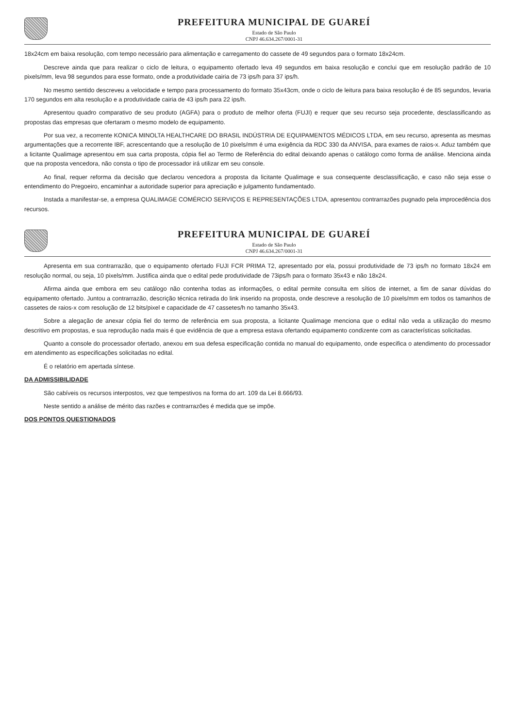PREFEITURA MUNICIPAL DE GUAREÍ
Estado de São Paulo
CNPJ 46.634.267/0001-31
18x24cm em baixa resolução, com tempo necessário para alimentação e carregamento do cassete de 49 segundos para o formato 18x24cm.
Descreve ainda que para realizar o ciclo de leitura, o equipamento ofertado leva 49 segundos em baixa resolução e conclui que em resolução padrão de 10 pixels/mm, leva 98 segundos para esse formato, onde a produtividade cairia de 73 ips/h para 37 ips/h.
No mesmo sentido descreveu a velocidade e tempo para processamento do formato 35x43cm, onde o ciclo de leitura para baixa resolução é de 85 segundos, levaria 170 segundos em alta resolução e a produtividade cairia de 43 ips/h para 22 ips/h.
Apresentou quadro comparativo de seu produto (AGFA) para o produto de melhor oferta (FUJI) e requer que seu recurso seja procedente, desclassificando as propostas das empresas que ofertaram o mesmo modelo de equipamento.
Por sua vez, a recorrente KONICA MINOLTA HEALTHCARE DO BRASIL INDÚSTRIA DE EQUIPAMENTOS MÉDICOS LTDA, em seu recurso, apresenta as mesmas argumentações que a recorrente IBF, acrescentando que a resolução de 10 pixels/mm é uma exigência da RDC 330 da ANVISA, para exames de raios-x. Aduz também que a licitante Qualimage apresentou em sua carta proposta, cópia fiel ao Termo de Referência do edital deixando apenas o catálogo como forma de análise. Menciona ainda que na proposta vencedora, não consta o tipo de processador irá utilizar em seu console.
Ao final, requer reforma da decisão que declarou vencedora a proposta da licitante Qualimage e sua consequente desclassificação, e caso não seja esse o entendimento do Pregoeiro, encaminhar a autoridade superior para apreciação e julgamento fundamentado.
Instada a manifestar-se, a empresa QUALIMAGE COMÉRCIO SERVIÇOS E REPRESENTAÇÕES LTDA, apresentou contrarrazões pugnado pela improcedência dos recursos.
PREFEITURA MUNICIPAL DE GUAREÍ
Estado de São Paulo
CNPJ 46.634.267/0001-31
Apresenta em sua contrarrazão, que o equipamento ofertado FUJI FCR PRIMA T2, apresentado por ela, possui produtividade de 73 ips/h no formato 18x24 em resolução normal, ou seja, 10 pixels/mm. Justifica ainda que o edital pede produtividade de 73ips/h para o formato 35x43 e não 18x24.
Afirma ainda que embora em seu catálogo não contenha todas as informações, o edital permite consulta em sítios de internet, a fim de sanar dúvidas do equipamento ofertado. Juntou a contrarrazão, descrição técnica retirada do link inserido na proposta, onde descreve a resolução de 10 pixels/mm em todos os tamanhos de cassetes de raios-x com resolução de 12 bits/pixel e capacidade de 47 cassetes/h no tamanho 35x43.
Sobre a alegação de anexar cópia fiel do termo de referência em sua proposta, a licitante Qualimage menciona que o edital não veda a utilização do mesmo descritivo em propostas, e sua reprodução nada mais é que evidência de que a empresa estava ofertando equipamento condizente com as características solicitadas.
Quanto a console do processador ofertado, anexou em sua defesa especificação contida no manual do equipamento, onde especifica o atendimento do processador em atendimento as especificações solicitadas no edital.
É o relatório em apertada síntese.
DA ADMISSIBILIDADE
São cabíveis os recursos interpostos, vez que tempestivos na forma do art. 109 da Lei 8.666/93.
Neste sentido a análise de mérito das razões e contrarrazões é medida que se impõe.
DOS PONTOS QUESTIONADOS